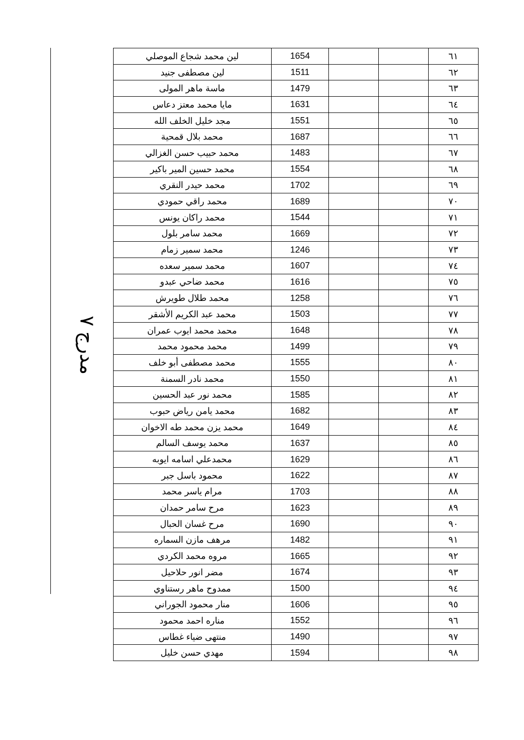مدرج ٧
| ٦١ | | | 1654 | لين محمد شجاع الموصلي |
| ٦٢ | | | 1511 | لين مصطفى جنيد |
| ٦٣ | | | 1479 | ماسة ماهر المولى |
| ٦٤ | | | 1631 | مايا محمد معتز دعاس |
| ٦٥ | | | 1551 | مجد خليل الخلف الله |
| ٦٦ | | | 1687 | محمد بلال قمحية |
| ٦٧ | | | 1483 | محمد حبيب حسن الغزالي |
| ٦٨ | | | 1554 | محمد حسين المير باكير |
| ٦٩ | | | 1702 | محمد حيدر النقري |
| ٧٠ | | | 1689 | محمد راقي حمودي |
| ٧١ | | | 1544 | محمد راكان يونس |
| ٧٢ | | | 1669 | محمد سامر بلول |
| ٧٣ | | | 1246 | محمد سمير زمام |
| ٧٤ | | | 1607 | محمد سمير سعده |
| ٧٥ | | | 1616 | محمد ضاحي عبدو |
| ٧٦ | | | 1258 | محمد طلال طويرش |
| ٧٧ | | | 1503 | محمد عبد الكريم الأشقر |
| ٧٨ | | | 1648 | محمد محمد ايوب عمران |
| ٧٩ | | | 1499 | محمد محمود محمد |
| ٨٠ | | | 1555 | محمد مصطفى أبو خلف |
| ٨١ | | | 1550 | محمد نادر السمنة |
| ٨٢ | | | 1585 | محمد نور عبد الحسين |
| ٨٣ | | | 1682 | محمد يامن رياض حبوب |
| ٨٤ | | | 1649 | محمد يزن محمد طه الاخوان |
| ٨٥ | | | 1637 | محمد يوسف السالم |
| ٨٦ | | | 1629 | محمدعلي اسامه ايوبه |
| ٨٧ | | | 1622 | محمود باسل جبر |
| ٨٨ | | | 1703 | مرام ياسر محمد |
| ٨٩ | | | 1623 | مرح سامر حمدان |
| ٩٠ | | | 1690 | مرح غسان الحبال |
| ٩١ | | | 1482 | مرهف مازن السماره |
| ٩٢ | | | 1665 | مروه محمد الكردي |
| ٩٣ | | | 1674 | مضر انور حلاحيل |
| ٩٤ | | | 1500 | ممدوح ماهر رستناوي |
| ٩٥ | | | 1606 | منار محمود الجوراني |
| ٩٦ | | | 1552 | مناره احمد محمود |
| ٩٧ | | | 1490 | منتهى ضياء غطاس |
| ٩٨ | | | 1594 | مهدي حسن خليل |